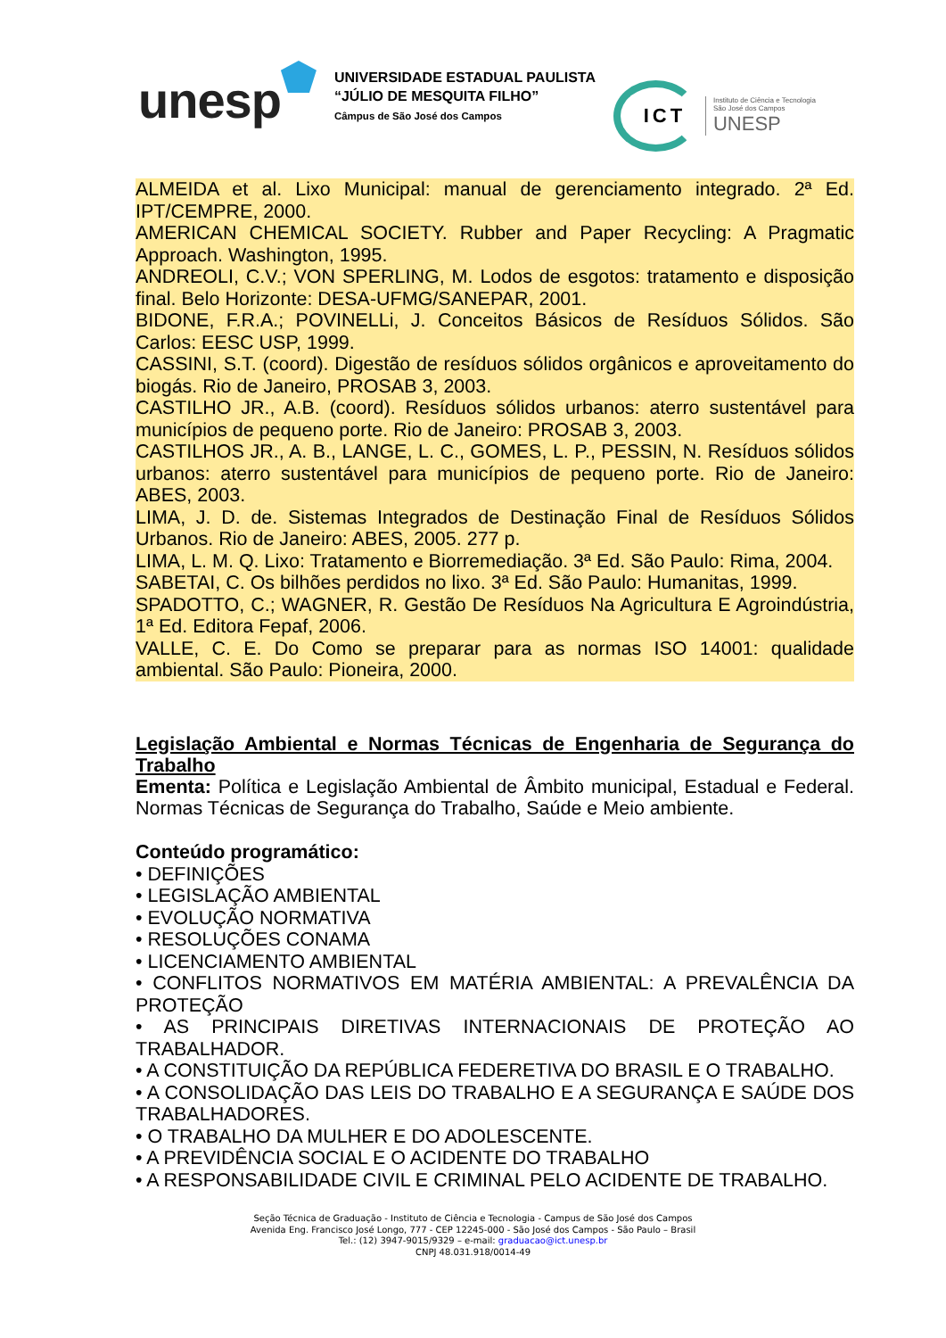unesp
UNIVERSIDADE ESTADUAL PAULISTA
“JÚLIO DE MESQUITA FILHO”
Câmpus de São José dos Campos
ICT
Instituto de Ciência e Tecnologia
São José dos Campos
UNESP
ALMEIDA et al. Lixo Municipal: manual de gerenciamento integrado. 2ª Ed. IPT/CEMPRE, 2000.
AMERICAN CHEMICAL SOCIETY. Rubber and Paper Recycling: A Pragmatic Approach. Washington, 1995.
ANDREOLI, C.V.; VON SPERLING, M. Lodos de esgotos: tratamento e disposição final. Belo Horizonte: DESA-UFMG/SANEPAR, 2001.
BIDONE, F.R.A.; POVINELLi, J. Conceitos Básicos de Resíduos Sólidos. São Carlos: EESC USP, 1999.
CASSINI, S.T. (coord). Digestão de resíduos sólidos orgânicos e aproveitamento do biogás. Rio de Janeiro, PROSAB 3, 2003.
CASTILHO JR., A.B. (coord). Resíduos sólidos urbanos: aterro sustentável para municípios de pequeno porte. Rio de Janeiro: PROSAB 3, 2003.
CASTILHOS JR., A. B., LANGE, L. C., GOMES, L. P., PESSIN, N. Resíduos sólidos urbanos: aterro sustentável para municípios de pequeno porte. Rio de Janeiro: ABES, 2003.
LIMA, J. D. de. Sistemas Integrados de Destinação Final de Resíduos Sólidos Urbanos. Rio de Janeiro: ABES, 2005. 277 p.
LIMA, L. M. Q. Lixo: Tratamento e Biorremediação. 3ª Ed. São Paulo: Rima, 2004.
SABETAI, C. Os bilhões perdidos no lixo. 3ª Ed. São Paulo: Humanitas, 1999.
SPADOTTO, C.; WAGNER, R. Gestão De Resíduos Na Agricultura E Agroindústria, 1ª Ed. Editora Fepaf, 2006.
VALLE, C. E. Do Como se preparar para as normas ISO 14001: qualidade ambiental. São Paulo: Pioneira, 2000.
Legislação Ambiental e Normas Técnicas de Engenharia de Segurança do Trabalho
Ementa: Política e Legislação Ambiental de Âmbito municipal, Estadual e Federal. Normas Técnicas de Segurança do Trabalho, Saúde e Meio ambiente.
Conteúdo programático:
• DEFINIÇÕES
• LEGISLAÇÃO AMBIENTAL
• EVOLUÇÃO NORMATIVA
• RESOLUÇÕES CONAMA
• LICENCIAMENTO AMBIENTAL
• CONFLITOS NORMATIVOS EM MATÉRIA AMBIENTAL: A PREVALÊNCIA DA PROTEÇÃO
• AS PRINCIPAIS DIRETIVAS INTERNACIONAIS DE PROTEÇÃO AO TRABALHADOR.
• A CONSTITUIÇÃO DA REPÚBLICA FEDERETIVA DO BRASIL E O TRABALHO.
• A CONSOLIDAÇÃO DAS LEIS DO TRABALHO E A SEGURANÇA E SAÚDE DOS TRABALHADORES.
• O TRABALHO DA MULHER E DO ADOLESCENTE.
• A PREVIDÊNCIA SOCIAL E O ACIDENTE DO TRABALHO
• A RESPONSABILIDADE CIVIL E CRIMINAL PELO ACIDENTE DE TRABALHO.
Seção Técnica de Graduação - Instituto de Ciência e Tecnologia - Campus de São José dos Campos
Avenida Eng. Francisco José Longo, 777 - CEP 12245-000 - São José dos Campos - São Paulo – Brasil
Tel.: (12) 3947-9015/9329 – e-mail: graduacao@ict.unesp.br
CNPJ 48.031.918/0014-49